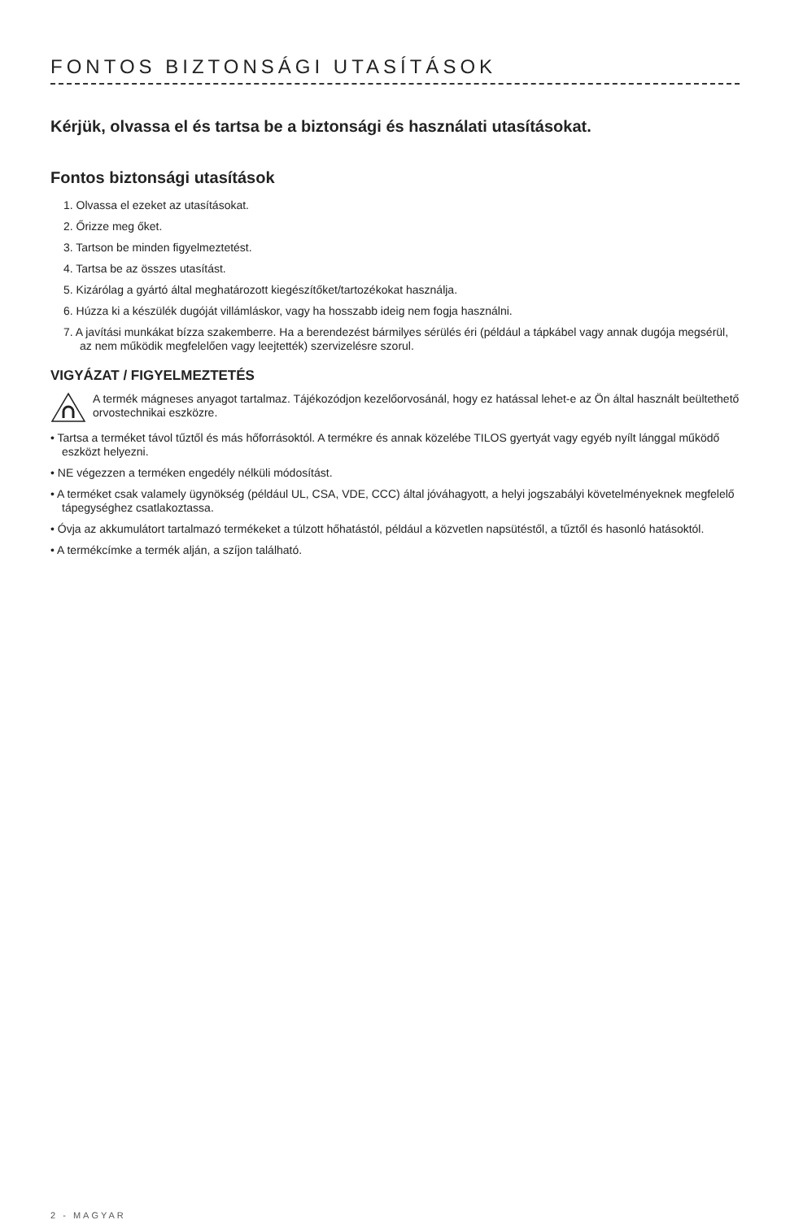FONTOS BIZTONSÁGI UTASÍTÁSOK
Kérjük, olvassa el és tartsa be a biztonsági és használati utasításokat.
Fontos biztonsági utasítások
1. Olvassa el ezeket az utasításokat.
2. Őrizze meg őket.
3. Tartson be minden figyelmeztetést.
4. Tartsa be az összes utasítást.
5. Kizárólag a gyártó által meghatározott kiegészítőket/tartozékokat használja.
6. Húzza ki a készülék dugóját villámláskor, vagy ha hosszabb ideig nem fogja használni.
7. A javítási munkákat bízza szakemberre. Ha a berendezést bármilyes sérülés éri (például a tápkábel vagy annak dugója megsérül, az nem működik megfelelően vagy leejtették) szervizelésre szorul.
VIGYÁZAT / FIGYELMEZTETÉS
A termék mágneses anyagot tartalmaz. Tájékozódjon kezelőorvosánál, hogy ez hatással lehet-e az Ön által használt beültethető orvostechnikai eszközre.
• Tartsa a terméket távol tűztől és más hőforrásoktól. A termékre és annak közelébe TILOS gyertyát vagy egyéb nyílt lánggal működő eszközt helyezni.
• NE végezzen a terméken engedély nélküli módosítást.
• A terméket csak valamely ügynökség (például UL, CSA, VDE, CCC) által jóváhagyott, a helyi jogszabályi követelményeknek megfelelő tápegységhez csatlakoztassa.
• Óvja az akkumulátort tartalmazó termékeket a túlzott hőhatástól, például a közvetlen napsütéstől, a tűztől és hasonló hatásoktól.
• A termékcímke a termék alján, a szíjon található.
2 - MAGYAR